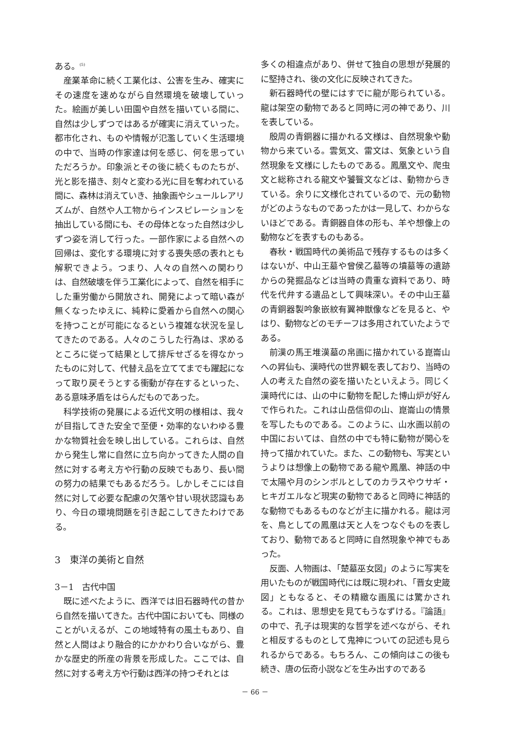ある。<sup>(5)</sup>
産業革命に続く工業化は、公害を生み、確実にその速度を速めながら自然環境を破壊していった。絵画が美しい田園や自然を描いている間に、自然は少しずつではあるが確実に消えていった。都市化され、ものや情報が氾濫していく生活環境の中で、当時の作家達は何を感じ、何を思っていただろうか。印象派とその後に続くものたちが、光と影を描き、刻々と変わる光に目を奪われている間に、森林は消えていき、抽象画やシュールレアリズムが、自然や人工物からインスピレーションを抽出している間にも、その母体となった自然は少しずつ姿を消して行った。一部作家による自然への回帰は、変化する環境に対する喪失感の表れとも解釈できよう。つまり、人々の自然への関わりは、自然破壊を伴う工業化によって、自然を相手にした重労働から開放され、開発によって暗い森が無くなったゆえに、純粋に愛着から自然への関心を持つことが可能になるという複雑な状況を呈してきたのである。人々のこうした行為は、求めるところに従って結果として排斥せざるを得なかったものに対して、代替え品を立ててまでも躍起になって取り戻そうとする衝動が存在するといった、ある意味矛盾をはらんだものであった。
科学技術の発展による近代文明の様相は、我々が目指してきた安全で至便・効率的ないわゆる豊かな物質社会を映し出している。これらは、自然から発生し常に自然に立ち向かってきた人間の自然に対する考え方や行動の反映でもあり、長い間の努力の結果でもあるだろう。しかしそこには自然に対して必要な配慮の欠落や甘い現状認識もあり、今日の環境問題を引き起こしてきたわけである。
3　東洋の美術と自然
3－1　古代中国
既に述べたように、西洋では旧石器時代の昔から自然を描いてきた。古代中国においても、同様のことがいえるが、この地域特有の風土もあり、自然と人間はより融合的にかかわり合いながら、豊かな歴史的所産の背景を形成した。ここでは、自然に対する考え方や行動は西洋の持つそれとは
多くの相違点があり、併せて独自の思想が発展的に堅持され、後の文化に反映されてきた。
新石器時代の壁にはすでに龍が彫られている。龍は架空の動物であると同時に河の神であり、川を表している。
殷周の青銅器に描かれる文様は、自然現象や動物から来ている。雲気文、雷文は、気象という自然現象を文様にしたものである。鳳凰文や、爬虫文と総称される龍文や饕餮文などは、動物からきている。余りに文様化されているので、元の動物がどのようなものであったかは一見して、わからないほどである。青銅器自体の形も、羊や想像上の動物などを表すものもある。
春秋・戦国時代の美術品で残存するものは多くはないが、中山王墓や曾侯乙墓等の墳墓等の遺跡からの発掘品などは当時の貴重な資料であり、時代を代弁する遺品として興味深い。その中山王墓の青銅器製吟象嵌紋有翼神獣像などを見ると、やはり、動物などのモチーフは多用されていたようである。
前漢の馬王堆漢墓の帛画に描かれている崑崙山への昇仙も、漢時代の世界観を表しており、当時の人の考えた自然の姿を描いたといえよう。同じく漢時代には、山の中に動物を配した博山炉が好んで作られた。これは山岳信仰の山、崑崙山の情景を写したものである。このように、山水画以前の中国においては、自然の中でも特に動物が関心を持って描かれていた。また、この動物も、写実というよりは想像上の動物である龍や鳳凰、神話の中で太陽や月のシンボルとしてのカラスやウサギ・ヒキガエルなど現実の動物であると同時に神話的な動物でもあるものなどが主に描かれる。龍は河を、鳥としての鳳凰は天と人をつなぐものを表しており、動物であると同時に自然現象や神でもあった。
反面、人物画は、「楚墓巫女図」のように写実を用いたものが戦国時代には既に現われ、「晋女史箴図」ともなると、その精緻な画風には驚かされる。これは、思想史を見てもうなずける。『論語』の中で、孔子は現実的な哲学を述べながら、それと相反するものとして鬼神についての記述も見られるからである。もちろん、この傾向はこの後も続き、唐の伝奇小説などを生み出すのである
－ 66 －